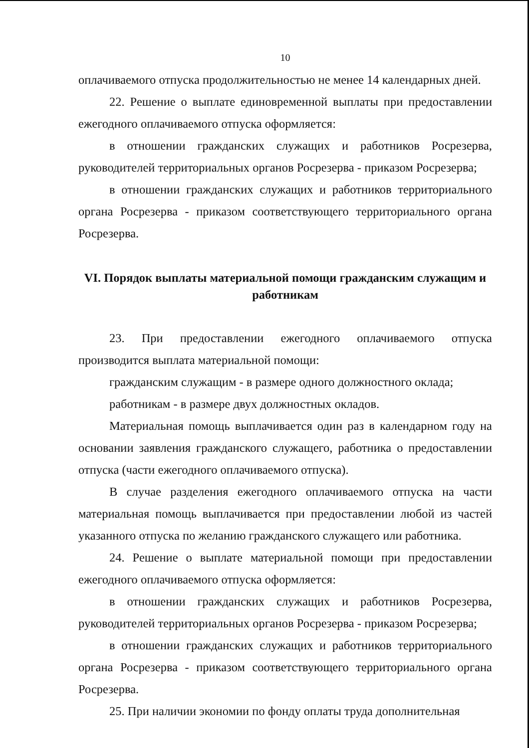10
оплачиваемого отпуска продолжительностью не менее 14 календарных дней.
22. Решение о выплате единовременной выплаты при предоставлении ежегодного оплачиваемого отпуска оформляется:
в отношении гражданских служащих и работников Росрезерва, руководителей территориальных органов Росрезерва - приказом Росрезерва;
в отношении гражданских служащих и работников территориального органа Росрезерва - приказом соответствующего территориального органа Росрезерва.
VI. Порядок выплаты материальной помощи гражданским служащим и работникам
23. При предоставлении ежегодного оплачиваемого отпуска производится выплата материальной помощи:
гражданским служащим - в размере одного должностного оклада;
работникам - в размере двух должностных окладов.
Материальная помощь выплачивается один раз в календарном году на основании заявления гражданского служащего, работника о предоставлении отпуска (части ежегодного оплачиваемого отпуска).
В случае разделения ежегодного оплачиваемого отпуска на части материальная помощь выплачивается при предоставлении любой из частей указанного отпуска по желанию гражданского служащего или работника.
24. Решение о выплате материальной помощи при предоставлении ежегодного оплачиваемого отпуска оформляется:
в отношении гражданских служащих и работников Росрезерва, руководителей территориальных органов Росрезерва - приказом Росрезерва;
в отношении гражданских служащих и работников территориального органа Росрезерва - приказом соответствующего территориального органа Росрезерва.
25. При наличии экономии по фонду оплаты труда дополнительная